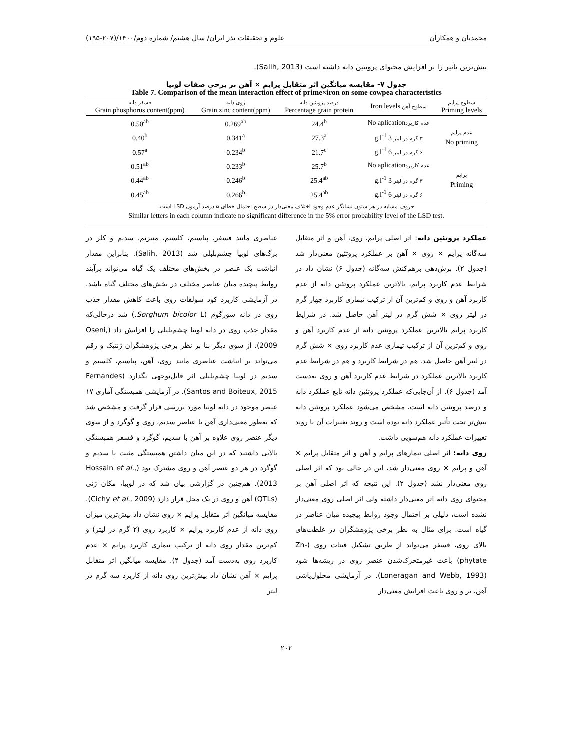محمدیان و همکاران علوم و تحقیقات بذر ایران/ سال هشتم/ شماره دوم/۱۴۰۰/(۲۰۷-۱۹۵)
بیش‌ترین تأثیر را بر افزایش محتوای پروتئین دانه داشته است (Salih, 2013).
جدول ۷- مقایسه میانگین اثر متقابل پرایم × آهن بر برخی صفات لوبیا
Table 7. Comparison of the mean interaction effect of prime×iron on some cowpea characteristics
| سطوح پرایم Priming levels | سطوح آهن Iron levels | درصد پروتئین دانه Percentage grain protein | روی دانه Grain zinc content(ppm) | فسفر دانه Grain phosphorus content(ppm) |
| --- | --- | --- | --- | --- |
| عدم پرایم No priming | عدم کاربرد No aplication | 24.4<sup>b</sup> | 0.269<sup>ab</sup> | 0.50<sup>ab</sup> |
| | ۳ گرم در لیتر 3 g.l<sup>-1</sup> | 27.3<sup>a</sup> | 0.341<sup>a</sup> | 0.40<sup>b</sup> |
| | ۶ گرم در لیتر 6 g.l<sup>-1</sup> | 21.7<sup>c</sup> | 0.234<sup>b</sup> | 0.57<sup>a</sup> |
| پرایم Priming | عدم کاربرد No aplication | 25.7<sup>b</sup> | 0.233<sup>b</sup> | 0.51<sup>ab</sup> |
| | ۳ گرم در لیتر 3 g.l<sup>-1</sup> | 25.4<sup>ab</sup> | 0.246<sup>b</sup> | 0.44<sup>ab</sup> |
| | ۶ گرم در لیتر 6 g.l<sup>-1</sup> | 25.4<sup>ab</sup> | 0.266<sup>b</sup> | 0.45<sup>ab</sup> |
حروف مشابه در هر ستون نشانگر عدم وجود اختلاف معنی‌دار در سطح احتمال خطای ۵ درصد آزمون LSD است.
Similar letters in each column indicate no significant difference in the 5% error probability level of the LSD test.
عملکرد پروتئین دانه: اثر اصلی پرایم، روی، آهن و اثر متقابل سه‌گانه پرایم × روی × آهن بر عملکرد پروتئین معنی‌دار شد (جدول ۲). برش‌دهی برهم‌کنش سه‌گانه (جدول ۶) نشان داد در شرایط عدم کاربرد پرایم، بالاترین عملکرد پروتئین دانه از عدم کاربرد آهن و روی و کم‌ترین آن از ترکیب تیماری کاربرد چهار گرم در لیتر روی × شش گرم در لیتر آهن حاصل شد. در شرایط کاربرد پرایم بالاترین عملکرد پروتئین دانه از عدم کاربرد آهن و روی و کم‌ترین آن از ترکیب تیماری عدم کاربرد روی × شش گرم در لیتر آهن حاصل شد. هم در شرایط کاربرد و هم در شرایط عدم کاربرد بالاترین عملکرد در شرایط عدم کاربرد آهن و روی به‌دست آمد (جدول ۶). از آن‌جایی‌که عملکرد پروتئین دانه تابع عملکرد دانه و درصد پروتئین دانه است، مشخص می‌شود عملکرد پروتئین دانه بیش‌تر تحت تأثیر عملکرد دانه بوده است و روند تغییرات آن با روند تغییرات عملکرد دانه هم‌سویی داشت.
روی دانه: اثر اصلی تیمارهای پرایم و آهن و اثر متقابل پرایم × آهن و پرایم × روی معنی‌دار شد، این در حالی بود که اثر اصلی روی معنی‌دار نشد (جدول ۲). این نتیجه که اثر اصلی آهن بر محتوای روی دانه اثر معنی‌دار داشته ولی اثر اصلی روی معنی‌دار نشده است، دلیلی بر احتمال وجود روابط پیچیده میان عناصر در گیاه است. برای مثال به نظر برخی پژوهشگران در غلظت‌های بالای روی، فسفر می‌تواند از طریق تشکیل فیتات روی (Zn-phytate) باعث غیرمتحرک‌شدن عنصر روی در ریشه‌ها شود (Loneragan and Webb, 1993). در آزمایشی محلول‌پاشی آهن، بر و روی باعث افزایش معنی‌دار
عناصری مانند فسفر، پتاسیم، کلسیم، منیزیم، سدیم و کلر در برگ‌های لوبیا چشم‌بلبلی شد (Salih, 2013). بنابراین مقدار انباشت یک عنصر در بخش‌های مختلف یک گیاه می‌تواند برآیند روابط پیچیده میان عناصر مختلف در بخش‌های مختلف گیاه باشد. در آزمایشی کاربرد کود سولفات روی باعث کاهش مقدار جذب روی در دانه سورگوم (Sorghum bicolor L.) شد درحالی‌که مقدار جذب روی در دانه لوبیا چشم‌بلبلی را افزایش داد (Oseni, 2009). از سوی دیگر بنا بر نظر برخی پژوهشگران ژنتیک و رقم می‌تواند بر انباشت عناصری مانند روی، آهن، پتاسیم، کلسیم و سدیم در لوبیا چشم‌بلبلی اثر قابل‌توجهی بگذارد (Fernandes Santos and Boiteux, 2015). در آزمایشی همبستگی آماری ۱۷ عنصر موجود در دانه لوبیا مورد بررسی قرار گرفت و مشخص شد که به‌طور معنی‌داری آهن با عناصر سدیم، روی و گوگرد و از سوی دیگر عنصر روی علاوه بر آهن با سدیم، گوگرد و فسفر همبستگی بالایی داشتند که در این میان داشتن همبستگی مثبت با سدیم و گوگرد در هر دو عنصر آهن و روی مشترک بود (Hossain et al., 2013). هم‌چنین در گزارشی بیان شد که در لوبیا، مکان ژنی (QTLs) آهن و روی در یک محل قرار دارد (Cichy et al., 2009). مقایسه میانگین اثر متقابل پرایم × روی نشان داد بیش‌ترین میزان روی دانه از عدم کاربرد پرایم × کاربرد روی (۲ گرم در لیتر) و کم‌ترین مقدار روی دانه از ترکیب تیماری کاربرد پرایم × عدم کاربرد روی به‌دست آمد (جدول ۴). مقایسه میانگین اثر متقابل پرایم × آهن نشان داد بیش‌ترین روی دانه از کاربرد سه گرم در لیتر
۲۰۲